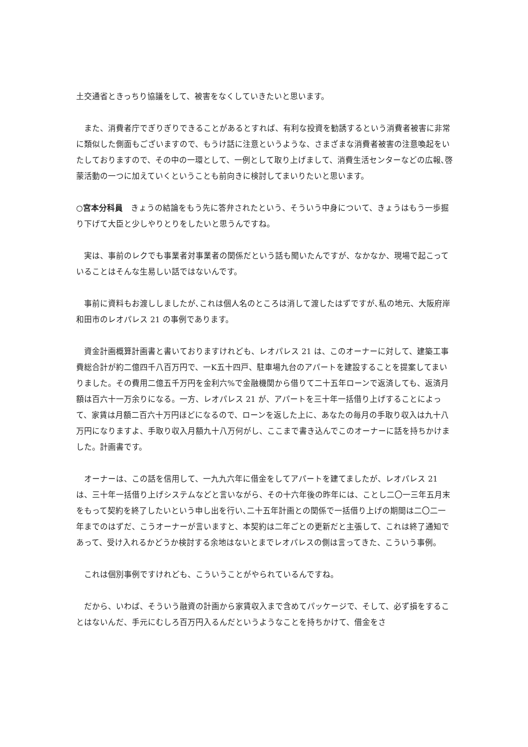土交通省ときっちり協議をして、被害をなくしていきたいと思います。
　また、消費者庁でぎりぎりできることがあるとすれば、有利な投資を勧誘するという消費者被害に非常に類似した側面もございますので、もうけ話に注意というような、さまざまな消費者被害の注意喚起をいたしておりますので、その中の一環として、一例として取り上げまして、消費生活センターなどの広報､啓蒙活動の一つに加えていくということも前向きに検討してまいりたいと思います。
○宮本分科員　きょうの結論をもう先に答弁されたという、そういう中身について、きょうはもう一歩掘り下げて大臣と少しやりとりをしたいと思うんですね。
　実は、事前のレクでも事業者対事業者の関係だという話も聞いたんですが、なかなか、現場で起こっていることはそんな生易しい話ではないんです。
　事前に資料もお渡ししましたが､これは個人名のところは消して渡したはずですが､私の地元、大阪府岸和田市のレオパレス 21 の事例であります。
　資金計画概算計画書と書いておりますけれども、レオパレス 21 は、このオーナーに対して、建築工事費総合計が約二億四千八百万円で、一K五十四戸、駐車場九台のアパートを建設することを提案してまいりました。その費用二億五千万円を金利六%で金融機関から借りて二十五年ローンで返済しても、返済月額は百六十一万余りになる。一方、レオパレス 21 が、アパートを三十年一括借り上げすることによって、家賃は月額二百六十万円ほどになるので、ローンを返した上に、あなたの毎月の手取り収入は九十八万円になりますよ、手取り収入月額九十八万何がし、ここまで書き込んでこのオーナーに話を持ちかけました。計画書です。
　オーナーは、この話を信用して、一九九六年に借金をしてアパートを建てましたが、レオパレス 21 は、三十年一括借り上げシステムなどと言いながら、その十六年後の昨年には、ことし二〇一三年五月末をもって契約を終了したいという申し出を行い､二十五年計画との関係で一括借り上げの期間は二〇二一年までのはずだ、こうオーナーが言いますと、本契約は二年ごとの更新だと主張して、これは終了通知であって、受け入れるかどうか検討する余地はないとまでレオパレスの側は言ってきた、こういう事例。
　これは個別事例ですけれども、こういうことがやられているんですね。
　だから、いわば、そういう融資の計画から家賃収入まで含めてパッケージで、そして、必ず損をすることはないんだ、手元にむしろ百万円入るんだというようなことを持ちかけて、借金をさ